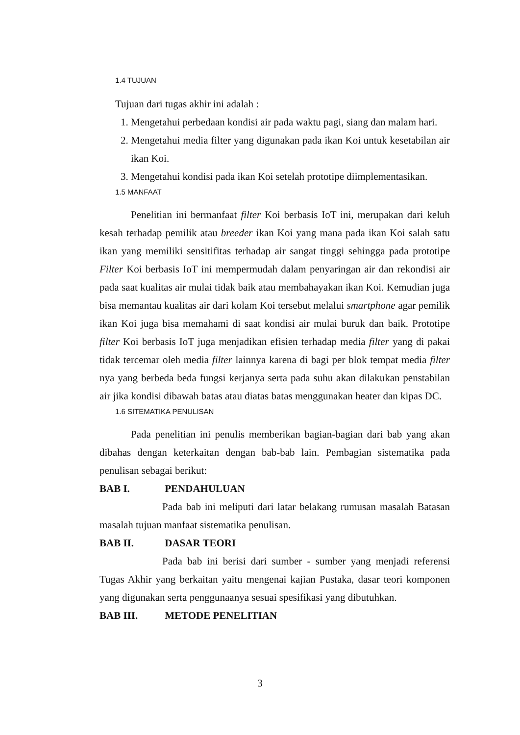1.4 TUJUAN
Tujuan dari tugas akhir ini adalah :
1. Mengetahui perbedaan kondisi air pada waktu pagi, siang dan malam hari.
2. Mengetahui media filter yang digunakan pada ikan Koi untuk kesetabilan air ikan Koi.
3. Mengetahui kondisi pada ikan Koi setelah prototipe diimplementasikan.
1.5 MANFAAT
Penelitian ini bermanfaat filter Koi berbasis IoT ini, merupakan dari keluh kesah terhadap pemilik atau breeder ikan Koi yang mana pada ikan Koi salah satu ikan yang memiliki sensitifitas terhadap air sangat tinggi sehingga pada prototipe Filter Koi berbasis IoT ini mempermudah dalam penyaringan air dan rekondisi air pada saat kualitas air mulai tidak baik atau membahayakan ikan Koi. Kemudian juga bisa memantau kualitas air dari kolam Koi tersebut melalui smartphone agar pemilik ikan Koi juga bisa memahami di saat kondisi air mulai buruk dan baik. Prototipe filter Koi berbasis IoT juga menjadikan efisien terhadap media filter yang di pakai tidak tercemar oleh media filter lainnya karena di bagi per blok tempat media filter nya yang berbeda beda fungsi kerjanya serta pada suhu akan dilakukan penstabilan air jika kondisi dibawah batas atau diatas batas menggunakan heater dan kipas DC.
1.6 SITEMATIKA PENULISAN
Pada penelitian ini penulis memberikan bagian-bagian dari bab yang akan dibahas dengan keterkaitan dengan bab-bab lain. Pembagian sistematika pada penulisan sebagai berikut:
BAB I. PENDAHULUAN
Pada bab ini meliputi dari latar belakang rumusan masalah Batasan masalah tujuan manfaat sistematika penulisan.
BAB II. DASAR TEORI
Pada bab ini berisi dari sumber - sumber yang menjadi referensi Tugas Akhir yang berkaitan yaitu mengenai kajian Pustaka, dasar teori komponen yang digunakan serta penggunaanya sesuai spesifikasi yang dibutuhkan.
BAB III. METODE PENELITIAN
3